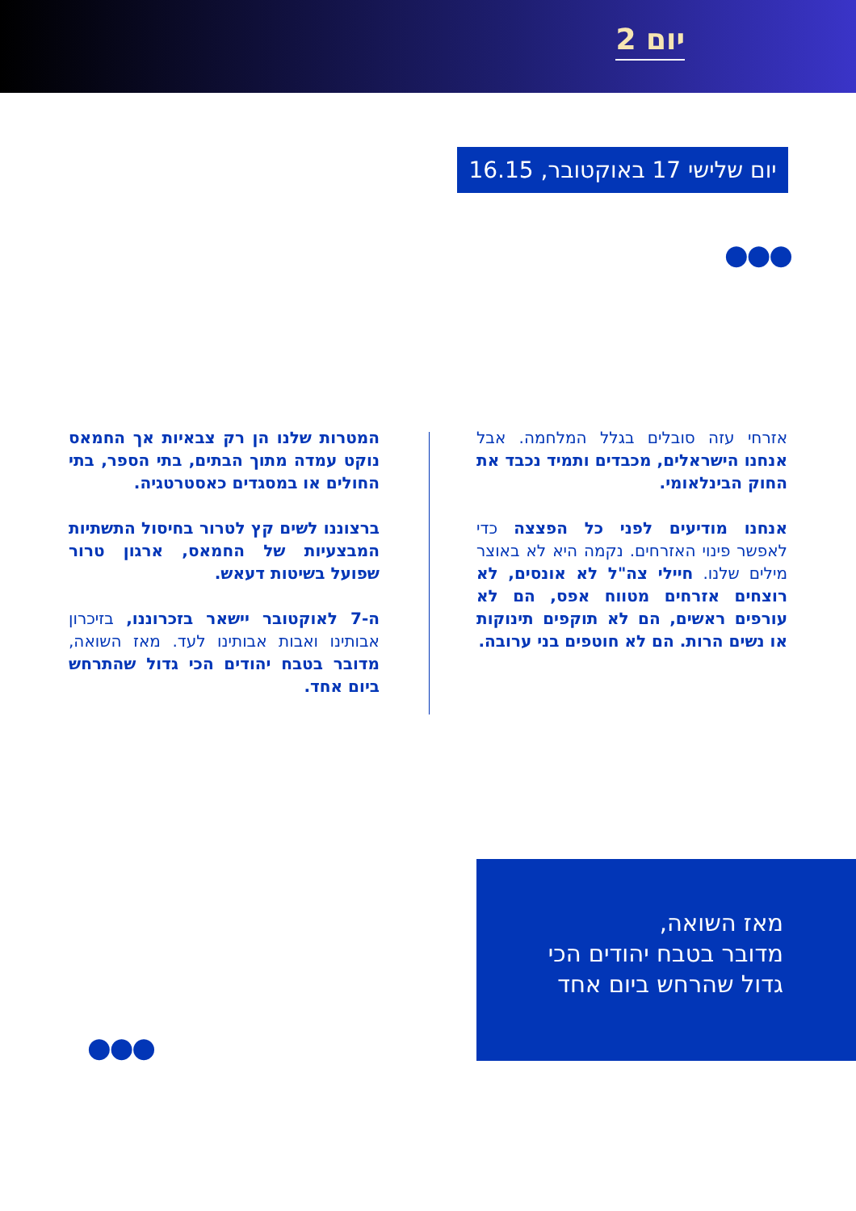יום 2
יום שלישי 17 באוקטובר, 16.15
●●●
אזרחי עזה סובלים בגלל המלחמה. אבל אנחנו הישראלים, מכבדים ותמיד נכבד את החוק הבינלאומי.
אנחנו מודיעים לפני כל הפצצה כדי לאפשר פינוי האזרחים. נקמה היא לא באוצר מילים שלנו. חיילי צה"ל לא אונסים, לא רוצחים אזרחים מטווח אפס, הם לא עורפים ראשים, הם לא תוקפים תינוקות או נשים הרות. הם לא חוטפים בני ערובה.
המטרות שלנו הן רק צבאיות אך החמאס נוקט עמדה מתוך הבתים, בתי הספר, בתי החולים או במסגדים כאסטרטגיה.
ברצוננו לשים קץ לטרור בחיסול התשתיות המבצעיות של החמאס, ארגון טרור שפועל בשיטות דעאש.
ה-7 לאוקטובר יישאר בזכרוננו, בזיכרון אבותינו ואבות אבותינו לעד. מאז השואה, מדובר בטבח יהודים הכי גדול שהתרחש ביום אחד.
מאז השואה,
מדובר בטבח יהודים הכי גדול שהרחש ביום אחד
●●●